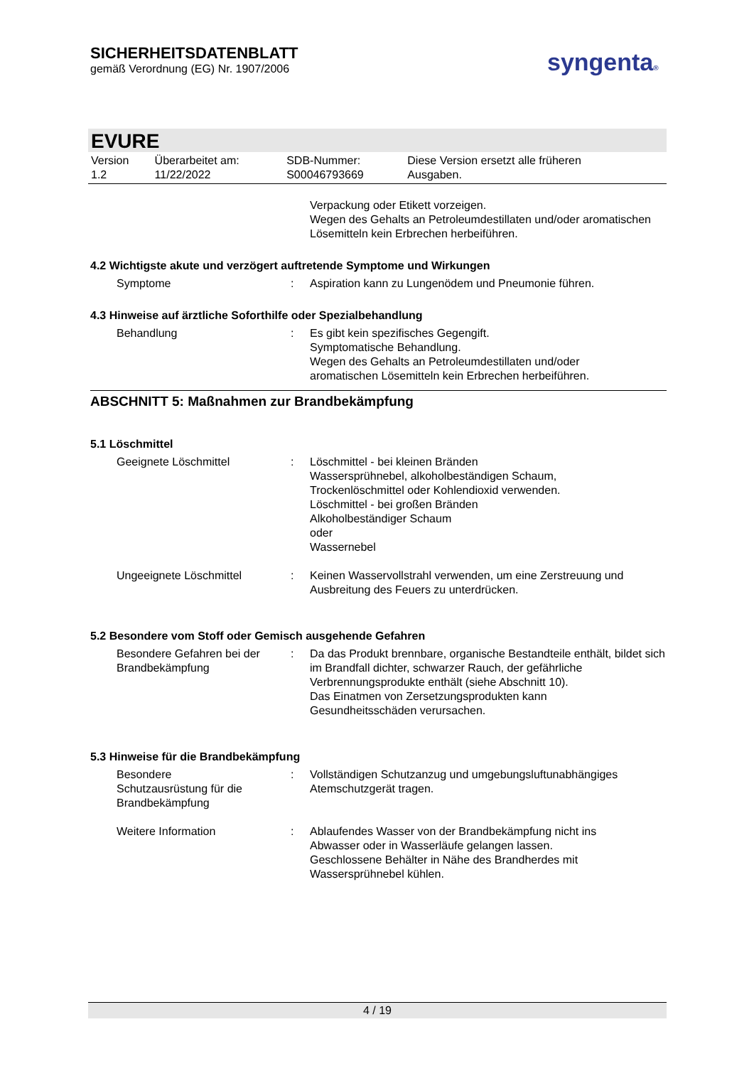SICHERHEITSDATENBLATT
gemäß Verordnung (EG) Nr. 1907/2006
syngenta®
EVURE
| Version 1.2 | Überarbeitet am: 11/22/2022 | SDB-Nummer: S00046793669 | Diese Version ersetzt alle früheren Ausgaben. |
| | | Verpackung oder Etikett vorzeigen. Wegen des Gehalts an Petroleumdestillaten und/oder aromatischen Lösemitteln kein Erbrechen herbeiführen. |
4.2 Wichtigste akute und verzögert auftretende Symptome und Wirkungen
| Symptome | : | Aspiration kann zu Lungenödem und Pneumonie führen. |
4.3 Hinweise auf ärztliche Soforthilfe oder Spezialbehandlung
| Behandlung | : | Es gibt kein spezifisches Gegengift. Symptomatische Behandlung. Wegen des Gehalts an Petroleumdestillaten und/oder aromatischen Lösemitteln kein Erbrechen herbeiführen. |
ABSCHNITT 5: Maßnahmen zur Brandbekämpfung
5.1 Löschmittel
| Geeignete Löschmittel | : | Löschmittel - bei kleinen Bränden Wassersprühnebel, alkoholbeständigen Schaum, Trockenlöschmittel oder Kohlendioxid verwenden. Löschmittel - bei großen Bränden Alkoholbeständiger Schaum oder Wassernebel |
| Ungeeignete Löschmittel | : | Keinen Wasservollstrahl verwenden, um eine Zerstreuung und Ausbreitung des Feuers zu unterdrücken. |
5.2 Besondere vom Stoff oder Gemisch ausgehende Gefahren
| Besondere Gefahren bei der Brandbekämpfung | : | Da das Produkt brennbare, organische Bestandteile enthält, bildet sich im Brandfall dichter, schwarzer Rauch, der gefährliche Verbrennungsprodukte enthält (siehe Abschnitt 10). Das Einatmen von Zersetzungsprodukten kann Gesundheitsschäden verursachen. |
5.3 Hinweise für die Brandbekämpfung
| Besondere Schutzausrüstung für die Brandbekämpfung | : | Vollständigen Schutzanzug und umgebungsluftunabhängiges Atemschutzgerät tragen. |
| Weitere Information | : | Ablaufendes Wasser von der Brandbekämpfung nicht ins Abwasser oder in Wasserläufe gelangen lassen. Geschlossene Behälter in Nähe des Brandherdes mit Wassersprühnebel kühlen. |
4 / 19